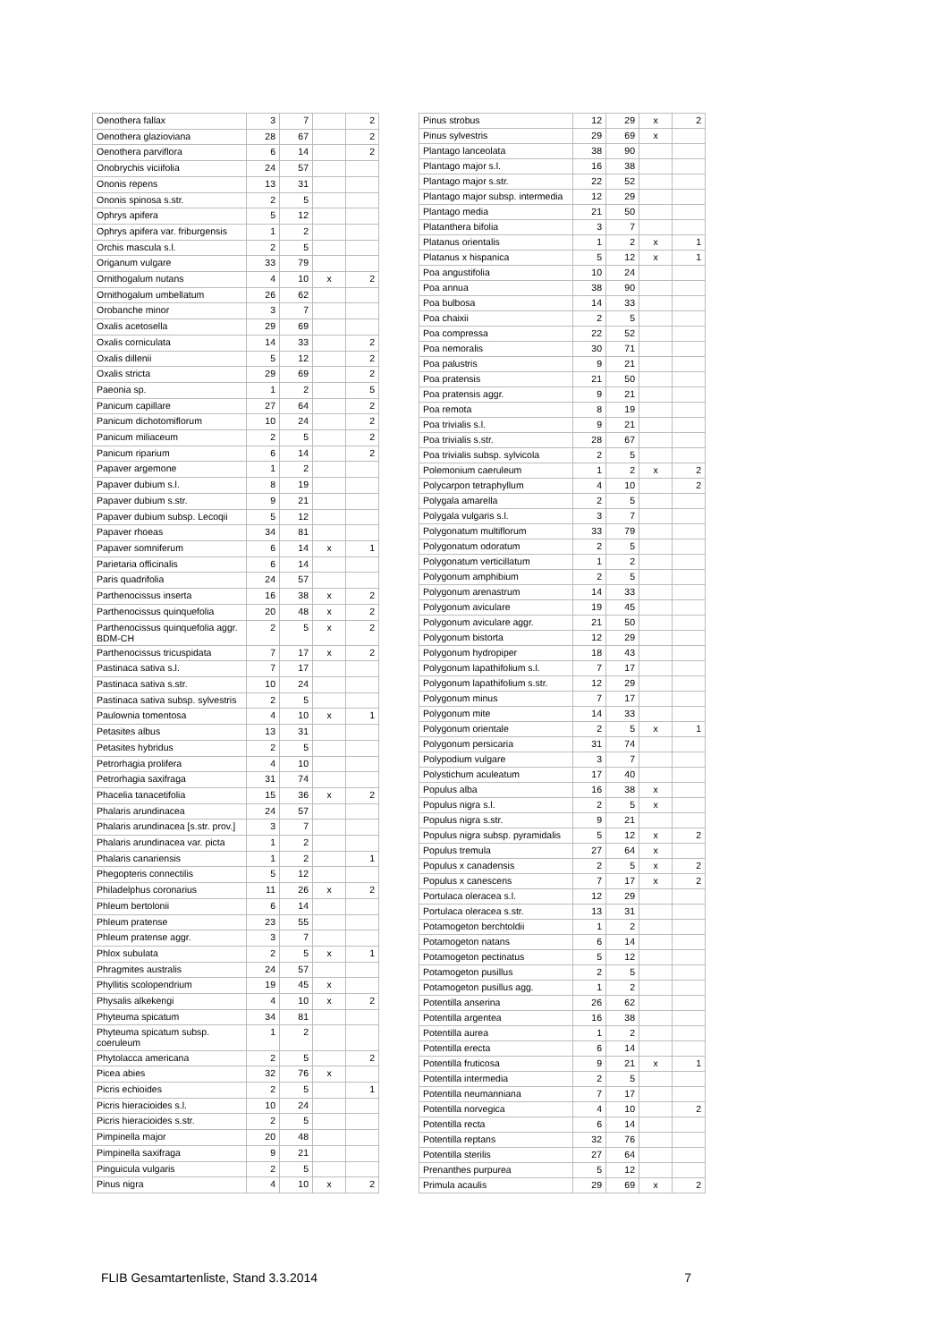| Oenothera fallax | 3 | 7 | | 2 |
| Oenothera glazioviana | 28 | 67 | | 2 |
| Oenothera parviflora | 6 | 14 | | 2 |
| Onobrychis viciifolia | 24 | 57 | | |
| Ononis repens | 13 | 31 | | |
| Ononis spinosa s.str. | 2 | 5 | | |
| Ophrys apifera | 5 | 12 | | |
| Ophrys apifera var. friburgensis | 1 | 2 | | |
| Orchis mascula s.l. | 2 | 5 | | |
| Origanum vulgare | 33 | 79 | | |
| Ornithogalum nutans | 4 | 10 | x | 2 |
| Ornithogalum umbellatum | 26 | 62 | | |
| Orobanche minor | 3 | 7 | | |
| Oxalis acetosella | 29 | 69 | | |
| Oxalis corniculata | 14 | 33 | | 2 |
| Oxalis dillenii | 5 | 12 | | 2 |
| Oxalis stricta | 29 | 69 | | 2 |
| Paeonia sp. | 1 | 2 | | 5 |
| Panicum capillare | 27 | 64 | | 2 |
| Panicum dichotomiflorum | 10 | 24 | | 2 |
| Panicum miliaceum | 2 | 5 | | 2 |
| Panicum riparium | 6 | 14 | | 2 |
| Papaver argemone | 1 | 2 | | |
| Papaver dubium s.l. | 8 | 19 | | |
| Papaver dubium s.str. | 9 | 21 | | |
| Papaver dubium subsp. Lecoqii | 5 | 12 | | |
| Papaver rhoeas | 34 | 81 | | |
| Papaver somniferum | 6 | 14 | x | 1 |
| Parietaria officinalis | 6 | 14 | | |
| Paris quadrifolia | 24 | 57 | | |
| Parthenocissus inserta | 16 | 38 | x | 2 |
| Parthenocissus quinquefolia | 20 | 48 | x | 2 |
| Parthenocissus quinquefolia aggr. BDM-CH | 2 | 5 | x | 2 |
| Parthenocissus tricuspidata | 7 | 17 | x | 2 |
| Pastinaca sativa s.l. | 7 | 17 | | |
| Pastinaca sativa s.str. | 10 | 24 | | |
| Pastinaca sativa subsp. sylvestris | 2 | 5 | | |
| Paulownia tomentosa | 4 | 10 | x | 1 |
| Petasites albus | 13 | 31 | | |
| Petasites hybridus | 2 | 5 | | |
| Petrorhagia prolifera | 4 | 10 | | |
| Petrorhagia saxifraga | 31 | 74 | | |
| Phacelia tanacetifolia | 15 | 36 | x | 2 |
| Phalaris arundinacea | 24 | 57 | | |
| Phalaris arundinacea [s.str. prov.] | 3 | 7 | | |
| Phalaris arundinacea var. picta | 1 | 2 | | |
| Phalaris canariensis | 1 | 2 | | 1 |
| Phegopteris connectilis | 5 | 12 | | |
| Philadelphus coronarius | 11 | 26 | x | 2 |
| Phleum bertolonii | 6 | 14 | | |
| Phleum pratense | 23 | 55 | | |
| Phleum pratense aggr. | 3 | 7 | | |
| Phlox subulata | 2 | 5 | x | 1 |
| Phragmites australis | 24 | 57 | | |
| Phyllitis scolopendrium | 19 | 45 | x | |
| Physalis alkekengi | 4 | 10 | x | 2 |
| Phyteuma spicatum | 34 | 81 | | |
| Phyteuma spicatum subsp. coeruleum | 1 | 2 | | |
| Phytolacca americana | 2 | 5 | | 2 |
| Picea abies | 32 | 76 | x | |
| Picris echioides | 2 | 5 | | 1 |
| Picris hieracioides s.l. | 10 | 24 | | |
| Picris hieracioides s.str. | 2 | 5 | | |
| Pimpinella major | 20 | 48 | | |
| Pimpinella saxifraga | 9 | 21 | | |
| Pinguicula vulgaris | 2 | 5 | | |
| Pinus nigra | 4 | 10 | x | 2 |
| Pinus strobus | 12 | 29 | x | 2 |
| Pinus sylvestris | 29 | 69 | x | |
| Plantago lanceolata | 38 | 90 | | |
| Plantago major s.l. | 16 | 38 | | |
| Plantago major s.str. | 22 | 52 | | |
| Plantago major subsp. intermedia | 12 | 29 | | |
| Plantago media | 21 | 50 | | |
| Platanthera bifolia | 3 | 7 | | |
| Platanus orientalis | 1 | 2 | x | 1 |
| Platanus x hispanica | 5 | 12 | x | 1 |
| Poa angustifolia | 10 | 24 | | |
| Poa annua | 38 | 90 | | |
| Poa bulbosa | 14 | 33 | | |
| Poa chaixii | 2 | 5 | | |
| Poa compressa | 22 | 52 | | |
| Poa nemoralis | 30 | 71 | | |
| Poa palustris | 9 | 21 | | |
| Poa pratensis | 21 | 50 | | |
| Poa pratensis aggr. | 9 | 21 | | |
| Poa remota | 8 | 19 | | |
| Poa trivialis s.l. | 9 | 21 | | |
| Poa trivialis s.str. | 28 | 67 | | |
| Poa trivialis subsp. sylvicola | 2 | 5 | | |
| Polemonium caeruleum | 1 | 2 | x | 2 |
| Polycarpon tetraphyllum | 4 | 10 | | 2 |
| Polygala amarella | 2 | 5 | | |
| Polygala vulgaris s.l. | 3 | 7 | | |
| Polygonatum multiflorum | 33 | 79 | | |
| Polygonatum odoratum | 2 | 5 | | |
| Polygonatum verticillatum | 1 | 2 | | |
| Polygonum amphibium | 2 | 5 | | |
| Polygonum arenastrum | 14 | 33 | | |
| Polygonum aviculare | 19 | 45 | | |
| Polygonum aviculare aggr. | 21 | 50 | | |
| Polygonum bistorta | 12 | 29 | | |
| Polygonum hydropiper | 18 | 43 | | |
| Polygonum lapathifolium s.l. | 7 | 17 | | |
| Polygonum lapathifolium s.str. | 12 | 29 | | |
| Polygonum minus | 7 | 17 | | |
| Polygonum mite | 14 | 33 | | |
| Polygonum orientale | 2 | 5 | x | 1 |
| Polygonum persicaria | 31 | 74 | | |
| Polypodium vulgare | 3 | 7 | | |
| Polystichum aculeatum | 17 | 40 | | |
| Populus alba | 16 | 38 | x | |
| Populus nigra s.l. | 2 | 5 | x | |
| Populus nigra s.str. | 9 | 21 | | |
| Populus nigra subsp. pyramidalis | 5 | 12 | x | 2 |
| Populus tremula | 27 | 64 | x | |
| Populus x canadensis | 2 | 5 | x | 2 |
| Populus x canescens | 7 | 17 | x | 2 |
| Portulaca oleracea s.l. | 12 | 29 | | |
| Portulaca oleracea s.str. | 13 | 31 | | |
| Potamogeton berchtoldii | 1 | 2 | | |
| Potamogeton natans | 6 | 14 | | |
| Potamogeton pectinatus | 5 | 12 | | |
| Potamogeton pusillus | 2 | 5 | | |
| Potamogeton pusillus agg. | 1 | 2 | | |
| Potentilla anserina | 26 | 62 | | |
| Potentilla argentea | 16 | 38 | | |
| Potentilla aurea | 1 | 2 | | |
| Potentilla erecta | 6 | 14 | | |
| Potentilla fruticosa | 9 | 21 | x | 1 |
| Potentilla intermedia | 2 | 5 | | |
| Potentilla neumanniana | 7 | 17 | | |
| Potentilla norvegica | 4 | 10 | | 2 |
| Potentilla recta | 6 | 14 | | |
| Potentilla reptans | 32 | 76 | | |
| Potentilla sterilis | 27 | 64 | | |
| Prenanthes purpurea | 5 | 12 | | |
| Primula acaulis | 29 | 69 | x | 2 |
FLIB Gesamtartenliste, Stand 3.3.2014 7